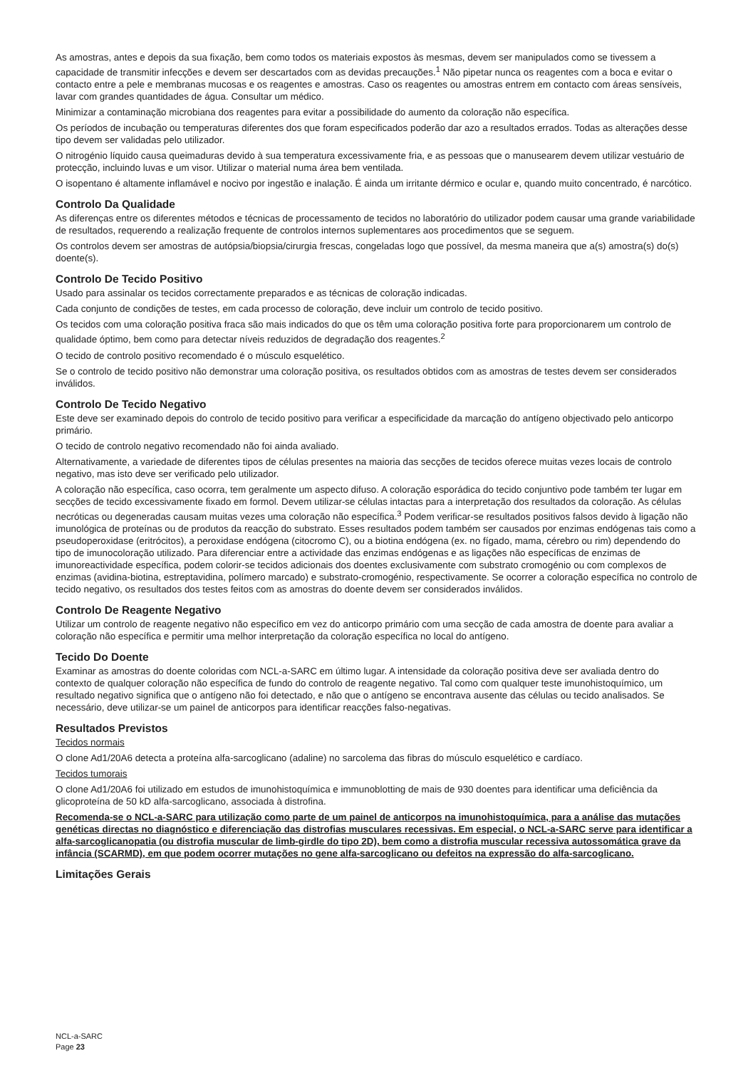As amostras, antes e depois da sua fixação, bem como todos os materiais expostos às mesmas, devem ser manipulados como se tivessem a capacidade de transmitir infecções e devem ser descartados com as devidas precauções.<sup>1</sup> Não pipetar nunca os reagentes com a boca e evitar o contacto entre a pele e membranas mucosas e os reagentes e amostras. Caso os reagentes ou amostras entrem em contacto com áreas sensíveis, lavar com grandes quantidades de água. Consultar um médico.
Minimizar a contaminação microbiana dos reagentes para evitar a possibilidade do aumento da coloração não específica.
Os períodos de incubação ou temperaturas diferentes dos que foram especificados poderão dar azo a resultados errados. Todas as alterações desse tipo devem ser validadas pelo utilizador.
O nitrogénio líquido causa queimaduras devido à sua temperatura excessivamente fria, e as pessoas que o manusearem devem utilizar vestuário de protecção, incluindo luvas e um visor. Utilizar o material numa área bem ventilada.
O isopentano é altamente inflamável e nocivo por ingestão e inalação. É ainda um irritante dérmico e ocular e, quando muito concentrado, é narcótico.
Controlo Da Qualidade
As diferenças entre os diferentes métodos e técnicas de processamento de tecidos no laboratório do utilizador podem causar uma grande variabilidade de resultados, requerendo a realização frequente de controlos internos suplementares aos procedimentos que se seguem.
Os controlos devem ser amostras de autópsia/biopsia/cirurgia frescas, congeladas logo que possível, da mesma maneira que a(s) amostra(s) do(s) doente(s).
Controlo De Tecido Positivo
Usado para assinalar os tecidos correctamente preparados e as técnicas de coloração indicadas.
Cada conjunto de condições de testes, em cada processo de coloração, deve incluir um controlo de tecido positivo.
Os tecidos com uma coloração positiva fraca são mais indicados do que os têm uma coloração positiva forte para proporcionarem um controlo de qualidade óptimo, bem como para detectar níveis reduzidos de degradação dos reagentes.<sup>2</sup>
O tecido de controlo positivo recomendado é o músculo esquelético.
Se o controlo de tecido positivo não demonstrar uma coloração positiva, os resultados obtidos com as amostras de testes devem ser considerados inválidos.
Controlo De Tecido Negativo
Este deve ser examinado depois do controlo de tecido positivo para verificar a especificidade da marcação do antígeno objectivado pelo anticorpo primário.
O tecido de controlo negativo recomendado não foi ainda avaliado.
Alternativamente, a variedade de diferentes tipos de células presentes na maioria das secções de tecidos oferece muitas vezes locais de controlo negativo, mas isto deve ser verificado pelo utilizador.
A coloração não específica, caso ocorra, tem geralmente um aspecto difuso. A coloração esporádica do tecido conjuntivo pode também ter lugar em secções de tecido excessivamente fixado em formol. Devem utilizar-se células intactas para a interpretação dos resultados da coloração. As células necróticas ou degeneradas causam muitas vezes uma coloração não específica.<sup>3</sup> Podem verificar-se resultados positivos falsos devido à ligação não imunológica de proteínas ou de produtos da reacção do substrato. Esses resultados podem também ser causados por enzimas endógenas tais como a pseudoperoxidase (eritrócitos), a peroxidase endógena (citocromo C), ou a biotina endógena (ex. no fígado, mama, cérebro ou rim) dependendo do tipo de imunocoloração utilizado. Para diferenciar entre a actividade das enzimas endógenas e as ligações não específicas de enzimas de imunoreactividade específica, podem colorir-se tecidos adicionais dos doentes exclusivamente com substrato cromogénio ou com complexos de enzimas (avidina-biotina, estreptavidina, polímero marcado) e substrato-cromogénio, respectivamente. Se ocorrer a coloração específica no controlo de tecido negativo, os resultados dos testes feitos com as amostras do doente devem ser considerados inválidos.
Controlo De Reagente Negativo
Utilizar um controlo de reagente negativo não específico em vez do anticorpo primário com uma secção de cada amostra de doente para avaliar a coloração não específica e permitir uma melhor interpretação da coloração específica no local do antígeno.
Tecido Do Doente
Examinar as amostras do doente coloridas com NCL-a-SARC em último lugar. A intensidade da coloração positiva deve ser avaliada dentro do contexto de qualquer coloração não específica de fundo do controlo de reagente negativo. Tal como com qualquer teste imunohistoquímico, um resultado negativo significa que o antígeno não foi detectado, e não que o antígeno se encontrava ausente das células ou tecido analisados. Se necessário, deve utilizar-se um painel de anticorpos para identificar reacções falso-negativas.
Resultados Previstos
Tecidos normais
O clone Ad1/20A6 detecta a proteína alfa-sarcoglicano (adaline) no sarcolema das fibras do músculo esquelético e cardíaco.
Tecidos tumorais
O clone Ad1/20A6 foi utilizado em estudos de imunohistoquímica e immunoblotting de mais de 930 doentes para identificar uma deficiência da glicoproteína de 50 kD alfa-sarcoglicano, associada à distrofina.
Recomenda-se o NCL-a-SARC para utilização como parte de um painel de anticorpos na imunohistoquímica, para a análise das mutações genéticas directas no diagnóstico e diferenciação das distrofias musculares recessivas. Em especial, o NCL-a-SARC serve para identificar a alfa-sarcoglicanopatia (ou distrofia muscular de limb-girdle do tipo 2D), bem como a distrofia muscular recessiva autossomática grave da infância (SCARMD), em que podem ocorrer mutações no gene alfa-sarcoglicano ou defeitos na expressão do alfa-sarcoglicano.
Limitações Gerais
NCL-a-SARC
Page 23